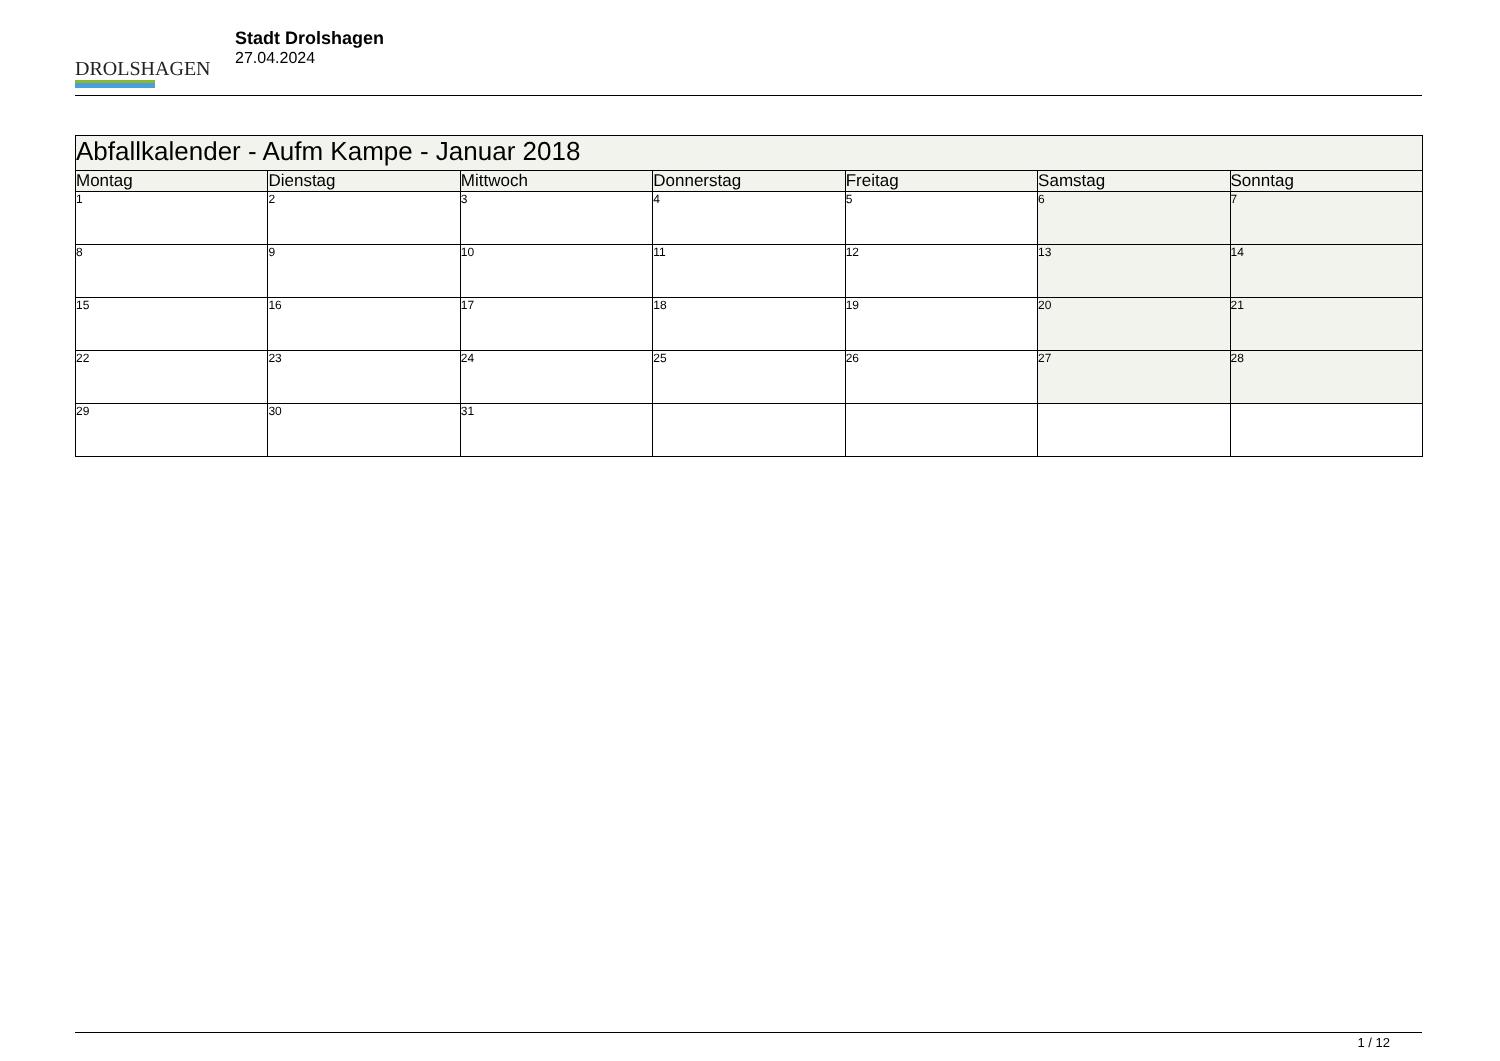DROLSHAGEN
Stadt Drolshagen
27.04.2024
| Abfallkalender - Aufm Kampe - Januar 2018 | | | | | | |
| Montag | Dienstag | Mittwoch | Donnerstag | Freitag | Samstag | Sonntag |
| 1 | 2 | 3 | 4 | 5 | 6 | 7 |
| 8 | 9 | 10 | 11 | 12 | 13 | 14 |
| 15 | 16 | 17 | 18 | 19 | 20 | 21 |
| 22 | 23 | 24 | 25 | 26 | 27 | 28 |
| 29 | 30 | 31 | | | | |
1 / 12